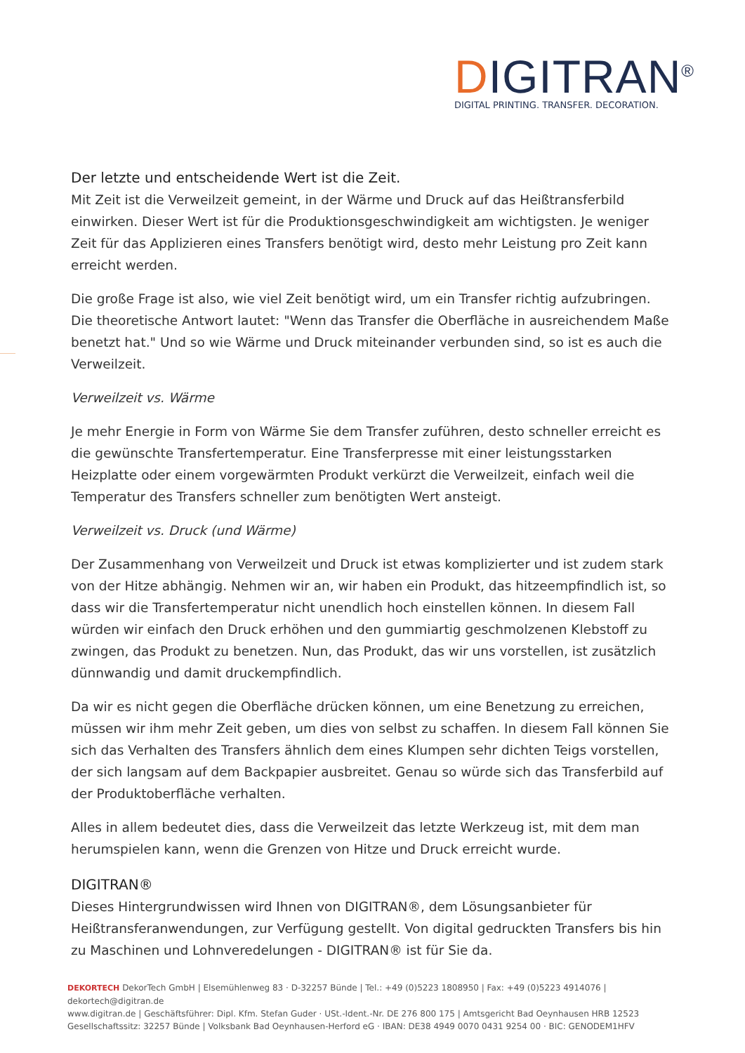DIGITRAN<sup>®</sup>
DIGITAL PRINTING. TRANSFER. DECORATION.
Der letzte und entscheidende Wert ist die Zeit.
Mit Zeit ist die Verweilzeit gemeint, in der Wärme und Druck auf das Heißtransferbild einwirken. Dieser Wert ist für die Produktionsgeschwindigkeit am wichtigsten. Je weniger Zeit für das Applizieren eines Transfers benötigt wird, desto mehr Leistung pro Zeit kann erreicht werden.
Die große Frage ist also, wie viel Zeit benötigt wird, um ein Transfer richtig aufzubringen. Die theoretische Antwort lautet: "Wenn das Transfer die Oberfläche in ausreichendem Maße benetzt hat." Und so wie Wärme und Druck miteinander verbunden sind, so ist es auch die Verweilzeit.
Verweilzeit vs. Wärme
Je mehr Energie in Form von Wärme Sie dem Transfer zuführen, desto schneller erreicht es die gewünschte Transfertemperatur. Eine Transferpresse mit einer leistungsstarken Heizplatte oder einem vorgewärmten Produkt verkürzt die Verweilzeit, einfach weil die Temperatur des Transfers schneller zum benötigten Wert ansteigt.
Verweilzeit vs. Druck (und Wärme)
Der Zusammenhang von Verweilzeit und Druck ist etwas komplizierter und ist zudem stark von der Hitze abhängig. Nehmen wir an, wir haben ein Produkt, das hitzeempfindlich ist, so dass wir die Transfertemperatur nicht unendlich hoch einstellen können. In diesem Fall würden wir einfach den Druck erhöhen und den gummiartig geschmolzenen Klebstoff zu zwingen, das Produkt zu benetzen. Nun, das Produkt, das wir uns vorstellen, ist zusätzlich dünnwandig und damit druckempfindlich.
Da wir es nicht gegen die Oberfläche drücken können, um eine Benetzung zu erreichen, müssen wir ihm mehr Zeit geben, um dies von selbst zu schaffen. In diesem Fall können Sie sich das Verhalten des Transfers ähnlich dem eines Klumpen sehr dichten Teigs vorstellen, der sich langsam auf dem Backpapier ausbreitet. Genau so würde sich das Transferbild auf der Produktoberfläche verhalten.
Alles in allem bedeutet dies, dass die Verweilzeit das letzte Werkzeug ist, mit dem man herumspielen kann, wenn die Grenzen von Hitze und Druck erreicht wurde.
DIGITRAN®
Dieses Hintergrundwissen wird Ihnen von DIGITRAN®, dem Lösungsanbieter für Heißtransferanwendungen, zur Verfügung gestellt. Von digital gedruckten Transfers bis hin zu Maschinen und Lohnveredelungen - DIGITRAN® ist für Sie da.
DEKORTECH DekorTech GmbH | Elsemühlenweg 83 · D-32257 Bünde | Tel.: +49 (0)5223 1808950 | Fax: +49 (0)5223 4914076 | dekortech@digitran.de
www.digitran.de | Geschäftsführer: Dipl. Kfm. Stefan Guder · USt.-Ident.-Nr. DE 276 800 175 | Amtsgericht Bad Oeynhausen HRB 12523
Gesellschaftssitz: 32257 Bünde | Volksbank Bad Oeynhausen-Herford eG · IBAN: DE38 4949 0070 0431 9254 00 · BIC: GENODEM1HFV